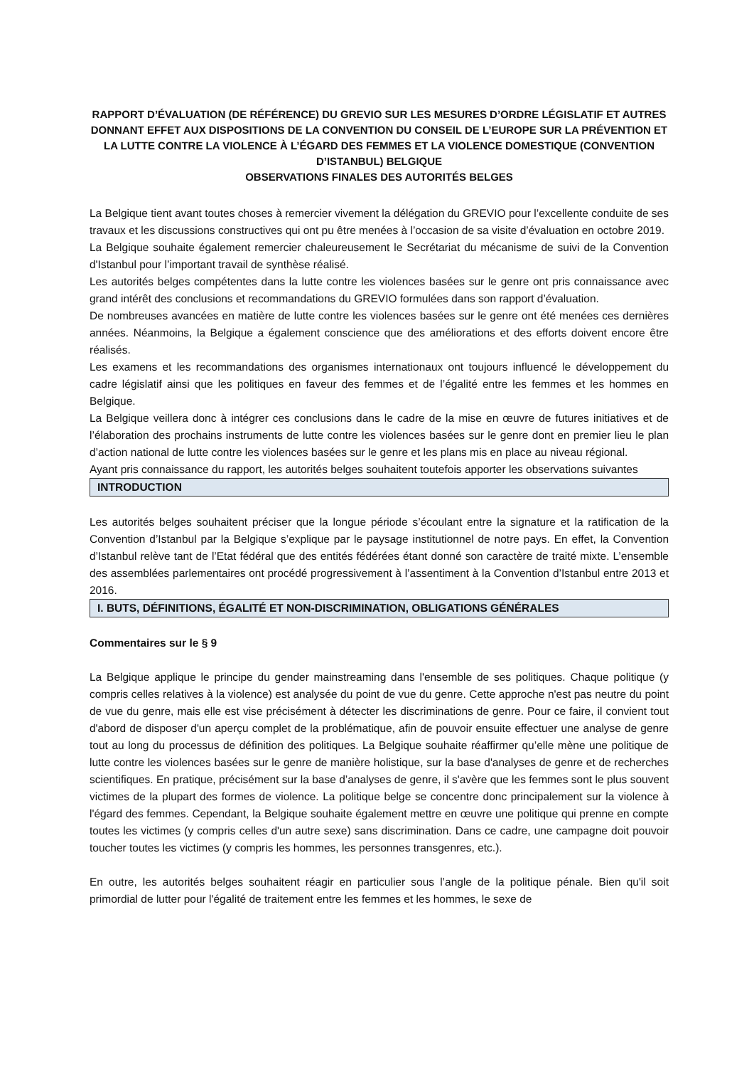RAPPORT D’ÉVALUATION (DE RÉFÉRENCE) DU GREVIO SUR LES MESURES D’ORDRE LÉGISLATIF ET AUTRES DONNANT EFFET AUX DISPOSITIONS DE LA CONVENTION DU CONSEIL DE L’EUROPE SUR LA PRÉVENTION ET LA LUTTE CONTRE LA VIOLENCE À L’ÉGARD DES FEMMES ET LA VIOLENCE DOMESTIQUE (CONVENTION D’ISTANBUL) BELGIQUE
OBSERVATIONS FINALES DES AUTORITÉS BELGES
La Belgique tient avant toutes choses à remercier vivement la délégation du GREVIO pour l’excellente conduite de ses travaux et les discussions constructives qui ont pu être menées à l’occasion de sa visite d’évaluation en octobre 2019.
La Belgique souhaite également remercier chaleureusement le Secrétariat du mécanisme de suivi de la Convention d'Istanbul pour l’important travail de synthèse réalisé.
Les autorités belges compétentes dans la lutte contre les violences basées sur le genre ont pris connaissance avec grand intérêt des conclusions et recommandations du GREVIO formulées dans son rapport d’évaluation.
De nombreuses avancées en matière de lutte contre les violences basées sur le genre ont été menées ces dernières années. Néanmoins, la Belgique a également conscience que des améliorations et des efforts doivent encore être réalisés.
Les examens et les recommandations des organismes internationaux ont toujours influencé le développement du cadre législatif ainsi que les politiques en faveur des femmes et de l’égalité entre les femmes et les hommes en Belgique.
La Belgique veillera donc à intégrer ces conclusions dans le cadre de la mise en œuvre de futures initiatives et de l’élaboration des prochains instruments de lutte contre les violences basées sur le genre dont en premier lieu le plan d’action national de lutte contre les violences basées sur le genre et les plans mis en place au niveau régional.
Ayant pris connaissance du rapport, les autorités belges souhaitent toutefois apporter les observations suivantes
INTRODUCTION
Les autorités belges souhaitent préciser que la longue période s’écoulant entre la signature et la ratification de la Convention d’Istanbul par la Belgique s’explique par le paysage institutionnel de notre pays. En effet, la Convention d’Istanbul relève tant de l’Etat fédéral que des entités fédérées étant donné son caractère de traité mixte. L’ensemble des assemblées parlementaires ont procédé progressivement à l’assentiment à la Convention d’Istanbul entre 2013 et 2016.
I. BUTS, DÉFINITIONS, ÉGALITÉ ET NON-DISCRIMINATION, OBLIGATIONS GÉNÉRALES
Commentaires sur le § 9
La Belgique applique le principe du gender mainstreaming dans l'ensemble de ses politiques. Chaque politique (y compris celles relatives à la violence) est analysée du point de vue du genre. Cette approche n'est pas neutre du point de vue du genre, mais elle est vise précisément à détecter les discriminations de genre. Pour ce faire, il convient tout d'abord de disposer d'un aperçu complet de la problématique, afin de pouvoir ensuite effectuer une analyse de genre tout au long du processus de définition des politiques. La Belgique souhaite réaffirmer qu’elle mène une politique de lutte contre les violences basées sur le genre de manière holistique, sur la base d'analyses de genre et de recherches scientifiques. En pratique, précisément sur la base d’analyses de genre, il s'avère que les femmes sont le plus souvent victimes de la plupart des formes de violence. La politique belge se concentre donc principalement sur la violence à l'égard des femmes. Cependant, la Belgique souhaite également mettre en œuvre une politique qui prenne en compte toutes les victimes (y compris celles d'un autre sexe) sans discrimination. Dans ce cadre, une campagne doit pouvoir toucher toutes les victimes (y compris les hommes, les personnes transgenres, etc.).
En outre, les autorités belges souhaitent réagir en particulier sous l’angle de la politique pénale. Bien qu'il soit primordial de lutter pour l'égalité de traitement entre les femmes et les hommes, le sexe de